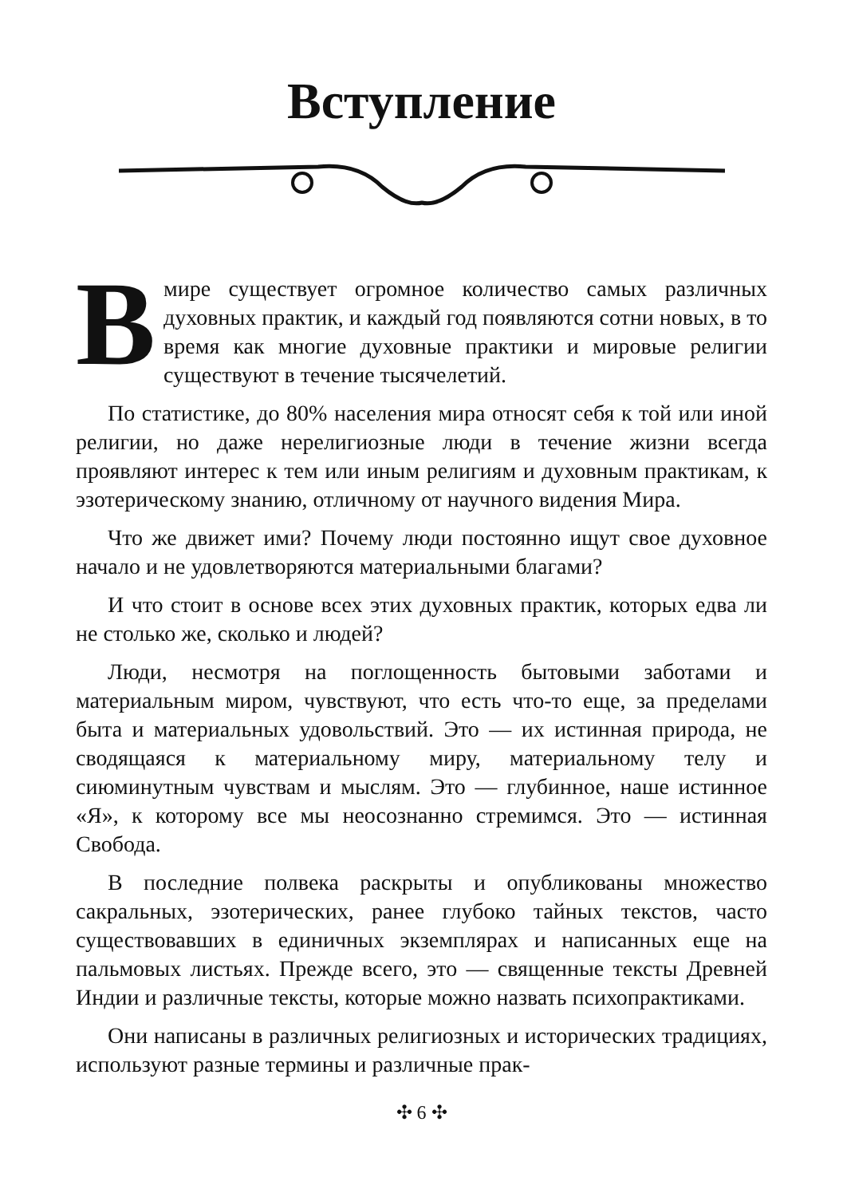Вступление
Вмире существует огромное количество самых различных духовных практик, и каждый год появляются сотни новых, в то время как многие духовные практики и мировые религии существуют в течение тысячелетий.
По статистике, до 80% населения мира относят себя к той или иной религии, но даже нерелигиозные люди в течение жизни всегда проявляют интерес к тем или иным религиям и духовным практикам, к эзотерическому знанию, отличному от научного видения Мира.
Что же движет ими? Почему люди постоянно ищут свое духовное начало и не удовлетворяются материальными благами?
И что стоит в основе всех этих духовных практик, которых едва ли не столько же, сколько и людей?
Люди, несмотря на поглощенность бытовыми заботами и материальным миром, чувствуют, что есть что-то еще, за пределами быта и материальных удовольствий. Это — их истинная природа, не сводящаяся к материальному миру, материальному телу и сиюминутным чувствам и мыслям. Это — глубинное, наше истинное «Я», к которому все мы неосознанно стремимся. Это — истинная Свобода.
В последние полвека раскрыты и опубликованы множество сакральных, эзотерических, ранее глубоко тайных текстов, часто существовавших в единичных экземплярах и написанных еще на пальмовых листьях. Прежде всего, это — священные тексты Древней Индии и различные тексты, которые можно назвать психопрактиками.
Они написаны в различных религиозных и исторических традициях, используют разные термины и различные прак-
✣ 6 ✣